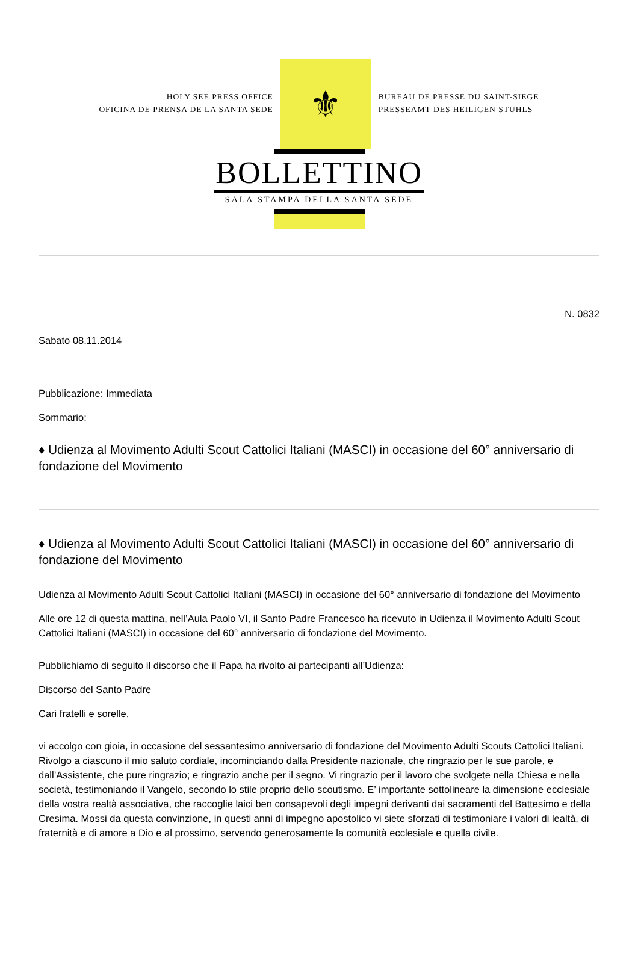HOLY SEE PRESS OFFICE
OFICINA DE PRENSA DE LA SANTA SEDE
⚜
BUREAU DE PRESSE DU SAINT-SIEGE
PRESSEAMT DES HEILIGEN STUHLS
BOLLETTINO
SALA STAMPA DELLA SANTA SEDE
N. 0832
Sabato 08.11.2014
Pubblicazione: Immediata
Sommario:
♦ Udienza al Movimento Adulti Scout Cattolici Italiani (MASCI) in occasione del 60° anniversario di fondazione del Movimento
♦ Udienza al Movimento Adulti Scout Cattolici Italiani (MASCI) in occasione del 60° anniversario di fondazione del Movimento
Udienza al Movimento Adulti Scout Cattolici Italiani (MASCI) in occasione del 60° anniversario di fondazione del Movimento
Alle ore 12 di questa mattina, nell’Aula Paolo VI, il Santo Padre Francesco ha ricevuto in Udienza il Movimento Adulti Scout Cattolici Italiani (MASCI) in occasione del 60° anniversario di fondazione del Movimento.
Pubblichiamo di seguito il discorso che il Papa ha rivolto ai partecipanti all’Udienza:
Discorso del Santo Padre
Cari fratelli e sorelle,
vi accolgo con gioia, in occasione del sessantesimo anniversario di fondazione del Movimento Adulti Scouts Cattolici Italiani. Rivolgo a ciascuno il mio saluto cordiale, incominciando dalla Presidente nazionale, che ringrazio per le sue parole, e dall’Assistente, che pure ringrazio; e ringrazio anche per il segno. Vi ringrazio per il lavoro che svolgete nella Chiesa e nella società, testimoniando il Vangelo, secondo lo stile proprio dello scoutismo. E’ importante sottolineare la dimensione ecclesiale della vostra realtà associativa, che raccoglie laici ben consapevoli degli impegni derivanti dai sacramenti del Battesimo e della Cresima. Mossi da questa convinzione, in questi anni di impegno apostolico vi siete sforzati di testimoniare i valori di lealtà, di fraternità e di amore a Dio e al prossimo, servendo generosamente la comunità ecclesiale e quella civile.